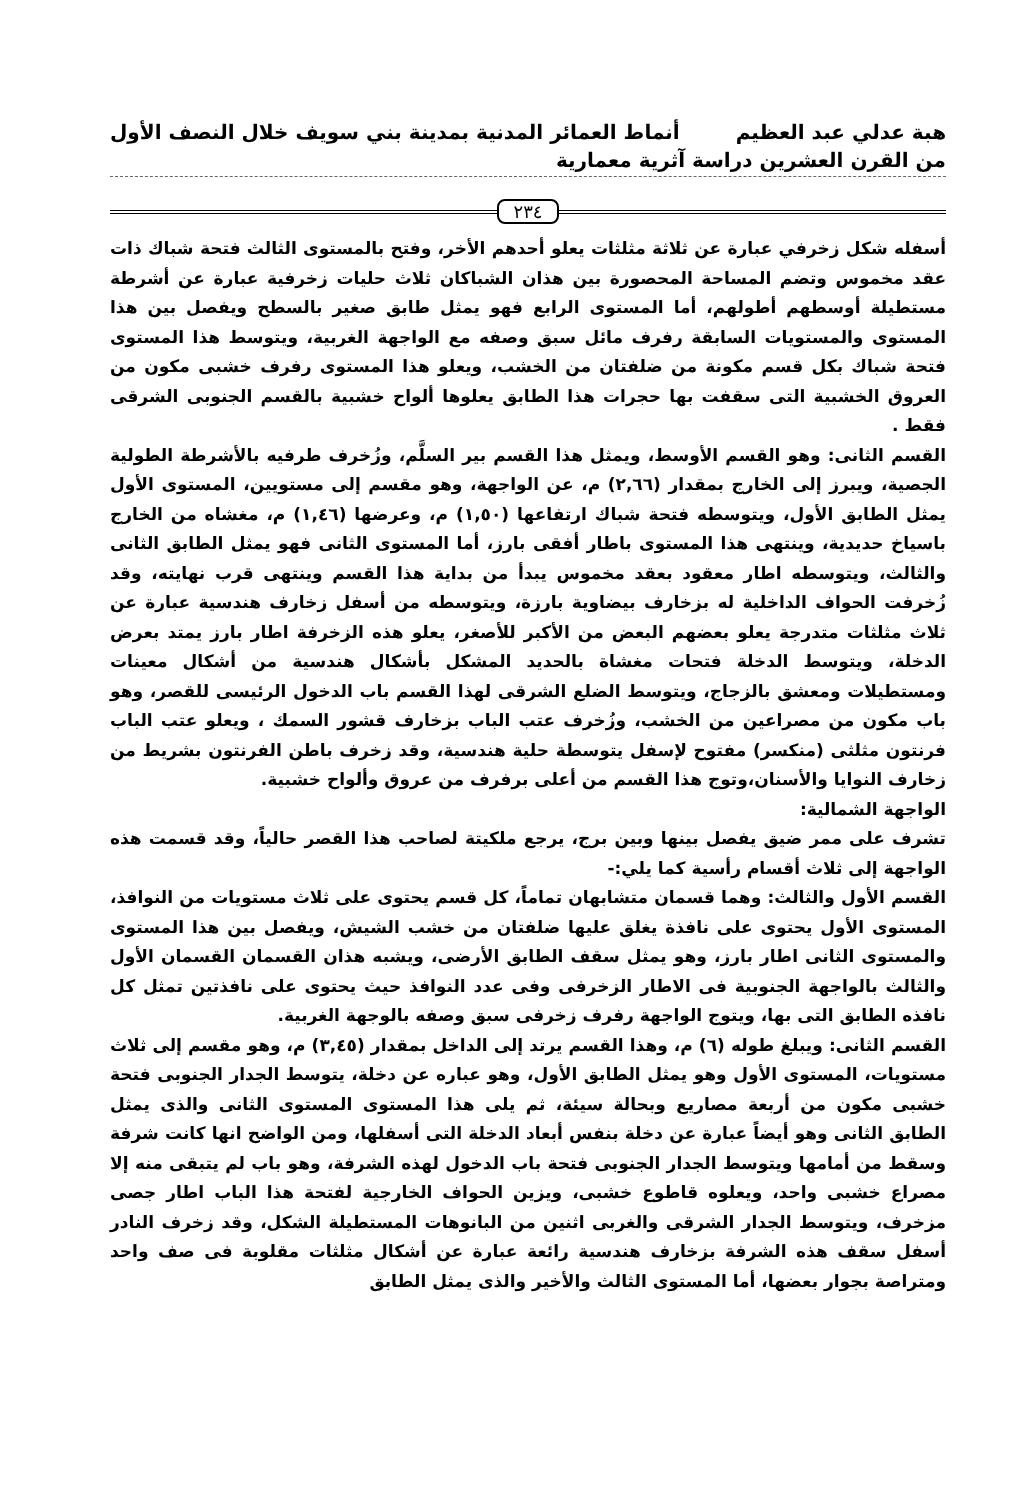هبة عدلي عبد العظيم أنماط العمائر المدنية بمدينة بني سويف خلال النصف الأول
من القرن العشرين دراسة آثرية معمارية
٢٣٤
أسفله شكل زخرفي عبارة عن ثلاثة مثلثات يعلو أحدهم الأخر، وفتح بالمستوى الثالث فتحة شباك ذات عقد مخموس وتضم المساحة المحصورة بين هذان الشباكان ثلاث حليات زخرفية عبارة عن أشرطة مستطيلة أوسطهم أطولهم، أما المستوى الرابع فهو يمثل طابق صغير بالسطح ويفصل بين هذا المستوى والمستويات السابقة رفرف مائل سبق وصفه مع الواجهة الغربية، ويتوسط هذا المستوى فتحة شباك بكل قسم مكونة من ضلفتان من الخشب، ويعلو هذا المستوى رفرف خشبى مكون من العروق الخشبية التى سقفت بها حجرات هذا الطابق يعلوها ألواح خشبية بالقسم الجنوبى الشرقى فقط .
القسم الثانى: وهو القسم الأوسط، ويمثل هذا القسم بير السلَّم، وزُخرف طرفيه بالأشرطة الطولية الجصية، ويبرز إلى الخارج بمقدار (٢,٦٦) م، عن الواجهة، وهو مقسم إلى مستويين، المستوى الأول يمثل الطابق الأول، ويتوسطه فتحة شباك ارتفاعها (١,٥٠) م، وعرضها (١,٤٦) م، مغشاه من الخارج باسياخ حديدية، وينتهى هذا المستوى باطار أفقى بارز، أما المستوى الثانى فهو يمثل الطابق الثانى والثالث، ويتوسطه اطار معقود بعقد مخموس يبدأ من بداية هذا القسم وينتهى قرب نهايته، وقد زُخرفت الحواف الداخلية له بزخارف بيضاوية بارزة، ويتوسطه من أسفل زخارف هندسية عبارة عن ثلاث مثلثات متدرجة يعلو بعضهم البعض من الأكبر للأصغر، يعلو هذه الزخرفة اطار بارز يمتد بعرض الدخلة، ويتوسط الدخلة فتحات مغشاة بالحديد المشكل بأشكال هندسية من أشكال معينات ومستطيلات ومعشق بالزجاج، ويتوسط الضلع الشرقى لهذا القسم باب الدخول الرئيسى للقصر، وهو باب مكون من مصراعين من الخشب، وزُخرف عتب الباب بزخارف قشور السمك ، ويعلو عتب الباب فرنتون مثلثى (منكسر) مفتوح لإسفل يتوسطة حلية هندسية، وقد زخرف باطن الفرنتون بشريط من زخارف النوايا والأسنان،وتوج هذا القسم من أعلى برفرف من عروق وألواح خشبية.
الواجهة الشمالية:
تشرف على ممر ضيق يفصل بينها وبين برج، يرجع ملكيتة لصاحب هذا القصر حالياً، وقد قسمت هذه الواجهة إلى ثلاث أقسام رأسية كما يلي:-
القسم الأول والثالث: وهما قسمان متشابهان تماماً، كل قسم يحتوى على ثلاث مستويات من النوافذ، المستوى الأول يحتوى على نافذة يغلق عليها ضلفتان من خشب الشيش، ويفصل بين هذا المستوى والمستوى الثانى اطار بارز، وهو يمثل سقف الطابق الأرضى، ويشبه هذان القسمان القسمان الأول والثالث بالواجهة الجنوبية فى الاطار الزخرفى وفى عدد النوافذ حيث يحتوى على نافذتين تمثل كل نافذه الطابق التى بها، ويتوج الواجهة رفرف زخرفى سبق وصفه بالوجهة الغربية.
القسم الثانى: ويبلغ طوله (٦) م، وهذا القسم يرتد إلى الداخل بمقدار (٣,٤٥) م، وهو مقسم إلى ثلاث مستويات، المستوى الأول وهو يمثل الطابق الأول، وهو عباره عن دخلة، يتوسط الجدار الجنوبى فتحة خشبى مكون من أربعة مصاريع وبحالة سيئة، ثم يلى هذا المستوى المستوى الثانى والذى يمثل الطابق الثانى وهو أيضاً عبارة عن دخلة بنفس أبعاد الدخلة التى أسفلها، ومن الواضح انها كانت شرفة وسقط من أمامها ويتوسط الجدار الجنوبى فتحة باب الدخول لهذه الشرفة، وهو باب لم يتبقى منه إلا مصراع خشبى واحد، ويعلوه قاطوع خشبى، ويزين الحواف الخارجية لفتحة هذا الباب اطار جصى مزخرف، ويتوسط الجدار الشرقى والغربى اثنين من البانوهات المستطيلة الشكل، وقد زخرف النادر أسفل سقف هذه الشرفة بزخارف هندسية رائعة عبارة عن أشكال مثلثات مقلوبة فى صف واحد ومتراصة بجوار بعضها، أما المستوى الثالث والأخير والذى يمثل الطابق